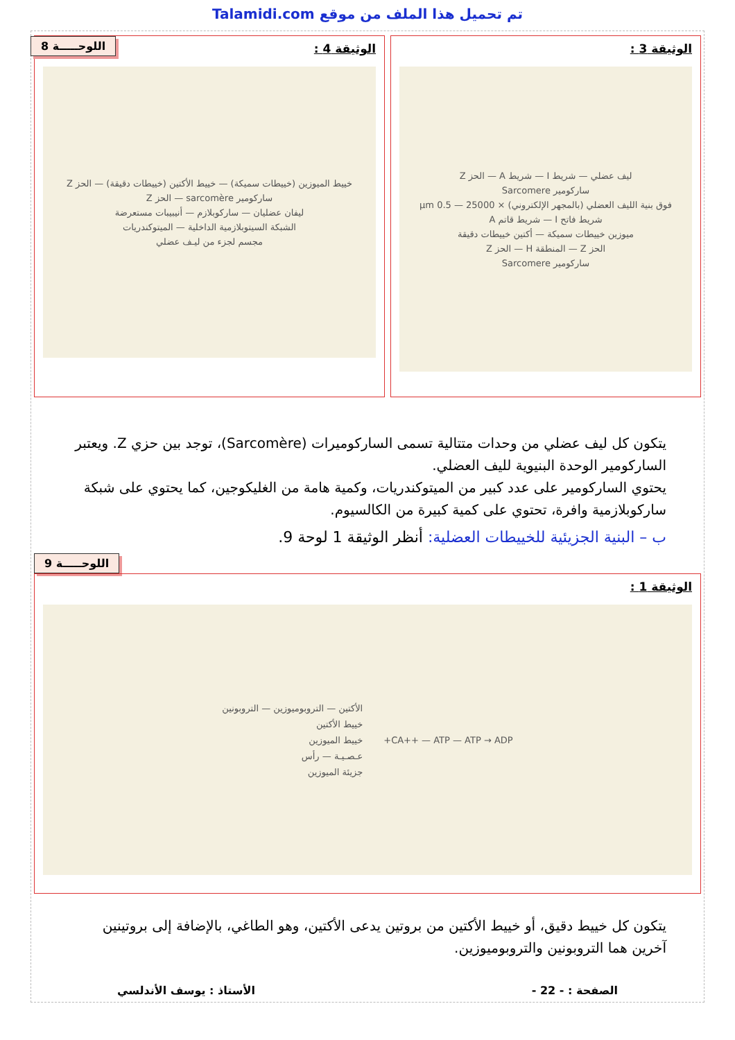تم تحميل هذا الملف من موقع Talamidi.com
الوثيقة 3 :
ليف عضلي — شريط I — شريط A — الحز Z
ساركومير Sarcomere
فوق بنية الليف العضلي (بالمجهر الإلكتروني) × 25000 — 0.5 µm
شريط فاتح I — شريط قاتم A
ميوزين خييطات سميكة — أكتين خييطات دقيقة
الحز Z — المنطقة H — الحز Z
ساركومير Sarcomere
الوثيقة 4 :
اللوحـــــة 8
خييط الميوزين (خييطات سميكة) — خييط الأكتين (خييطات دقيقة) — الحز Z
ساركومير sarcomère — الحز Z
ليفان عضليان — ساركوبلازم — أنيبيبات مستعرضة
الشبكة السيتوبلازمية الداخلية — الميتوكندريات
مجسم لجزء من ليـف عضلي
يتكون كل ليف عضلي من وحدات متتالية تسمى الساركوميرات (Sarcomère)، توجد بين حزي Z. ويعتبر الساركومير الوحدة البنيوية لليف العضلي.
يحتوي الساركومير على عدد كبير من الميتوكندريات، وكمية هامة من الغليكوجين، كما يحتوي على شبكة ساركوبلازمية وافرة، تحتوي على كمية كبيرة من الكالسيوم.
ب – البنية الجزيئية للخييطات العضلية: أنظر الوثيقة 1 لوحة 9.
اللوحـــــة 9
الوثيقة 1 :
CA++ — ATP — ATP → ADP+
الأكتين — التروبوميوزين — التروبونين
خييط الأكتين
خييط الميوزين
عـصـيـة — رأس
جزيئة الميوزين
يتكون كل خييط دقيق، أو خييط الأكتين من بروتين يدعى الأكتين، وهو الطاغي، بالإضافة إلى بروتينين آخرين هما التروبونين والتروبوميوزين.
الصفحة : - 22 - الأستاذ : يوسف الأندلسي